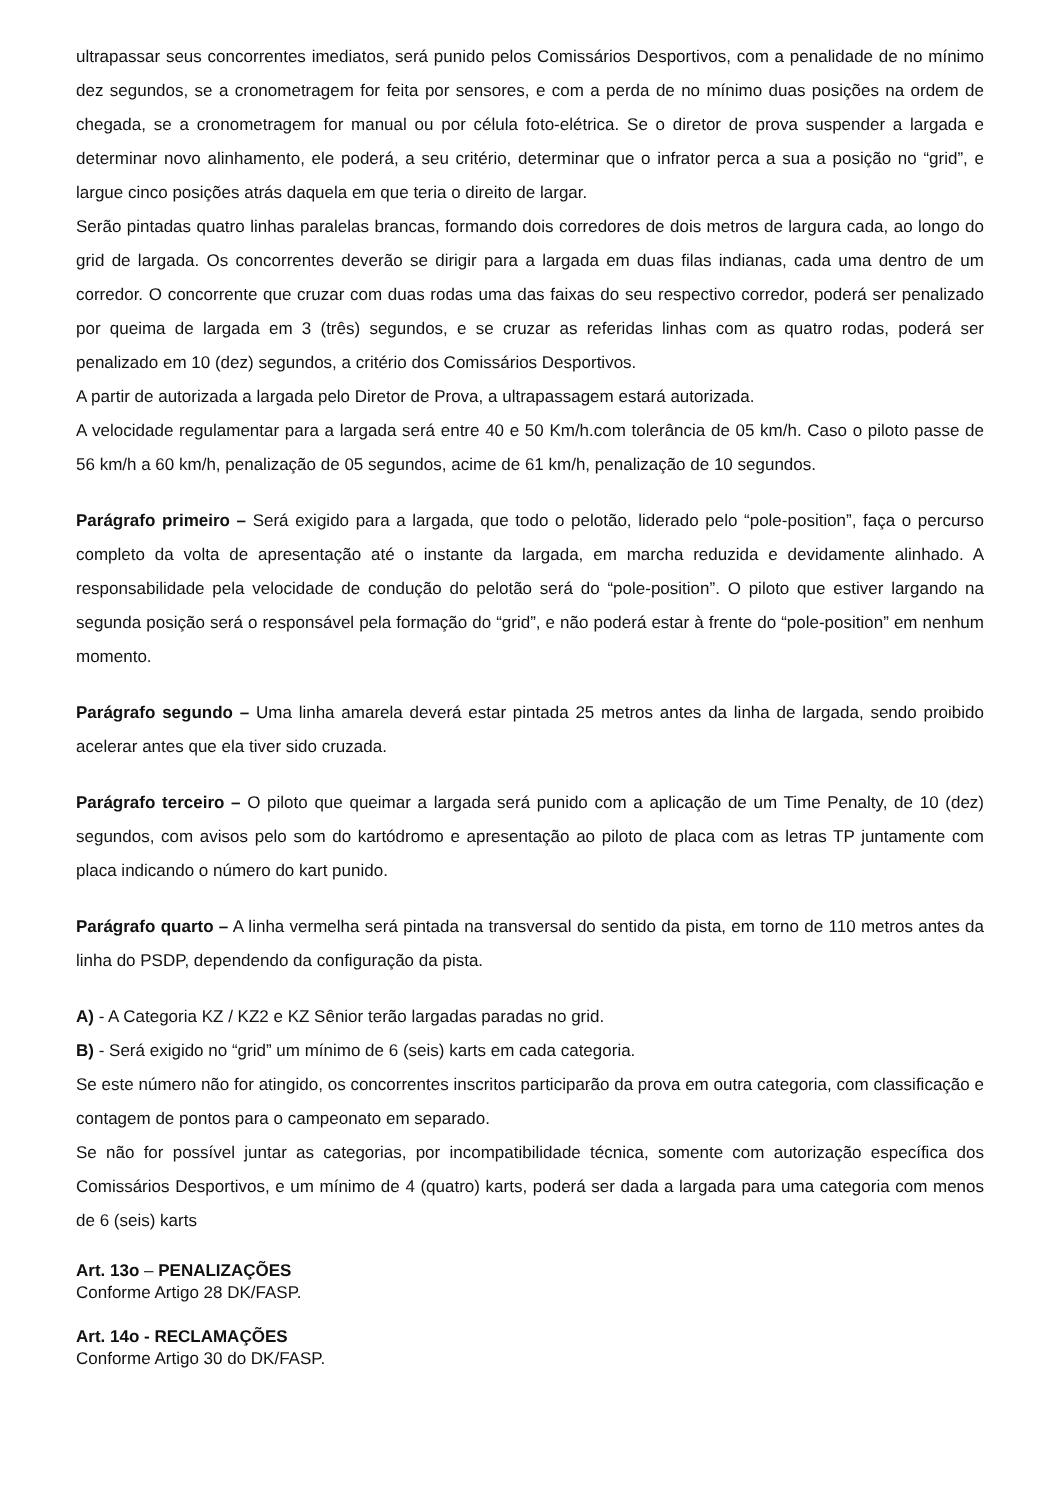ultrapassar seus concorrentes imediatos, será punido pelos Comissários Desportivos, com a penalidade de no mínimo dez segundos, se a cronometragem for feita por sensores, e com a perda de no mínimo duas posições na ordem de chegada, se a cronometragem for manual ou por célula foto-elétrica. Se o diretor de prova suspender a largada e determinar novo alinhamento, ele poderá, a seu critério, determinar que o infrator perca a sua a posição no “grid”, e largue cinco posições atrás daquela em que teria o direito de largar.
Serão pintadas quatro linhas paralelas brancas, formando dois corredores de dois metros de largura cada, ao longo do grid de largada. Os concorrentes deverão se dirigir para a largada em duas filas indianas, cada uma dentro de um corredor. O concorrente que cruzar com duas rodas uma das faixas do seu respectivo corredor, poderá ser penalizado por queima de largada em 3 (três) segundos, e se cruzar as referidas linhas com as quatro rodas, poderá ser penalizado em 10 (dez) segundos, a critério dos Comissários Desportivos.
A partir de autorizada a largada pelo Diretor de Prova, a ultrapassagem estará autorizada.
A velocidade regulamentar para a largada será entre 40 e 50 Km/h.com tolerância de 05 km/h. Caso o piloto passe de 56 km/h a 60 km/h, penalização de 05 segundos, acime de 61 km/h, penalização de 10 segundos.
Parágrafo primeiro – Será exigido para a largada, que todo o pelotão, liderado pelo “pole-position”, faça o percurso completo da volta de apresentação até o instante da largada, em marcha reduzida e devidamente alinhado. A responsabilidade pela velocidade de condução do pelotão será do “pole-position”. O piloto que estiver largando na segunda posição será o responsável pela formação do “grid”, e não poderá estar à frente do “pole-position” em nenhum momento.
Parágrafo segundo – Uma linha amarela deverá estar pintada 25 metros antes da linha de largada, sendo proibido acelerar antes que ela tiver sido cruzada.
Parágrafo terceiro – O piloto que queimar a largada será punido com a aplicação de um Time Penalty, de 10 (dez) segundos, com avisos pelo som do kartódromo e apresentação ao piloto de placa com as letras TP juntamente com placa indicando o número do kart punido.
Parágrafo quarto – A linha vermelha será pintada na transversal do sentido da pista, em torno de 110 metros antes da linha do PSDP, dependendo da configuração da pista.
A) - A Categoria KZ / KZ2 e KZ Sênior terão largadas paradas no grid.
B) - Será exigido no “grid” um mínimo de 6 (seis) karts em cada categoria.
Se este número não for atingido, os concorrentes inscritos participarão da prova em outra categoria, com classificação e contagem de pontos para o campeonato em separado.
Se não for possível juntar as categorias, por incompatibilidade técnica, somente com autorização específica dos Comissários Desportivos, e um mínimo de 4 (quatro) karts, poderá ser dada a largada para uma categoria com menos de 6 (seis) karts
Art. 13o – PENALIZAÇÕES
Conforme Artigo 28 DK/FASP.
Art. 14o - RECLAMAÇÕES
Conforme Artigo 30 do DK/FASP.